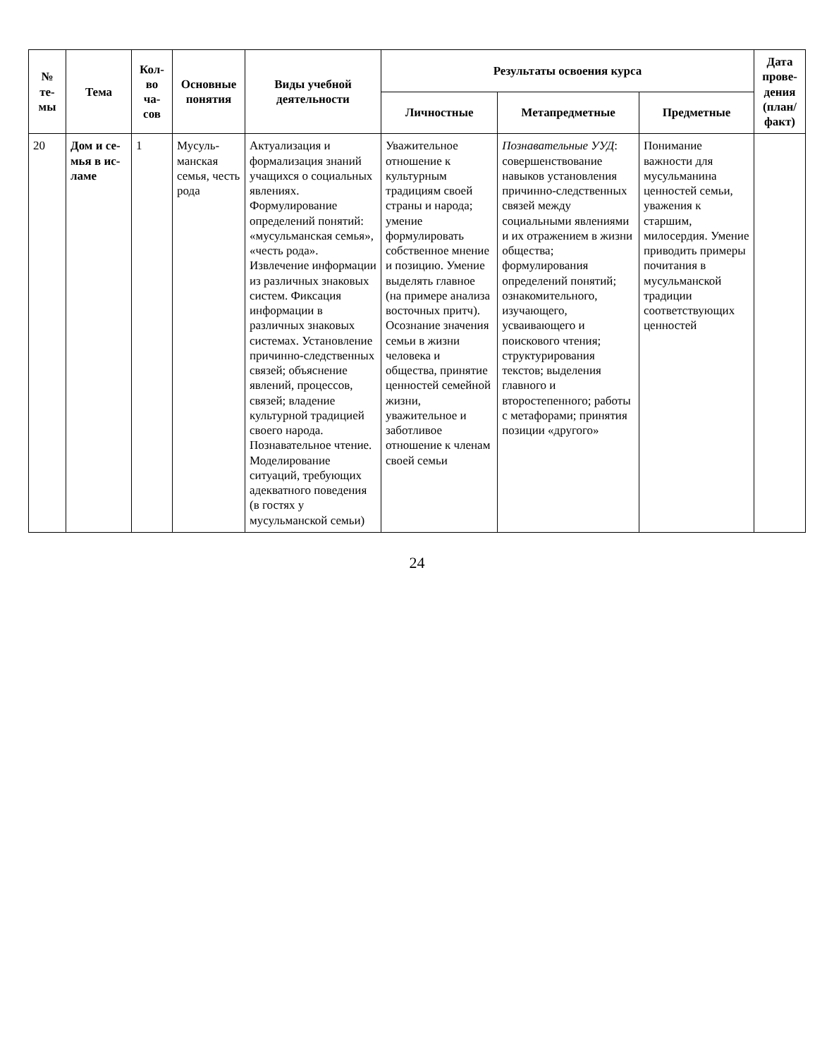| № те- мы | Тема | Кол-во ча-сов | Основные понятия | Виды учебной деятельности | Результаты освоения курса | | | Дата прове-дения (план/ факт) |
| --- | --- | --- | --- | --- | --- | --- | --- | --- |
| | | | | | Личностные | Метапредметные | Предметные | |
| 20 | Дом и се-мья в ис-ламе | 1 | Мусуль-манская семья, честь рода | Актуализация и формализация знаний учащихся о социальных явлениях. Формулирование определений понятий: «мусульманская семья», «честь рода». Извлечение информации из различных знаковых систем. Фиксация информации в различных знаковых системах. Установление причинно-следственных связей; объяснение явлений, процессов, связей; владение культурной традицией своего народа. Познавательное чтение. Моделирование ситуаций, требующих адекватного поведения (в гостях у мусульманской семьи) | Уважительное отношение к культурным традициям своей страны и народа; умение формулировать собственное мнение и позицию. Умение выделять главное (на примере анализа восточных притч). Осознание значения семьи в жизни человека и общества, принятие ценностей семейной жизни, уважительное и заботливое отношение к членам своей семьи | Познавательные УУД : совершенствование навыков установления причинно-следственных связей между социальными явлениями и их отражением в жизни общества; формулирования определений понятий; ознакомительного, изучающего, усваивающего и поискового чтения; структурирования текстов; выделения главного и второстепенного; работы с метафорами; принятия позиции «другого» | Понимание важности для мусульманина ценностей семьи, уважения к старшим, милосердия. Умение приводить примеры почитания в мусульманской традиции соответствующих ценностей | |
24